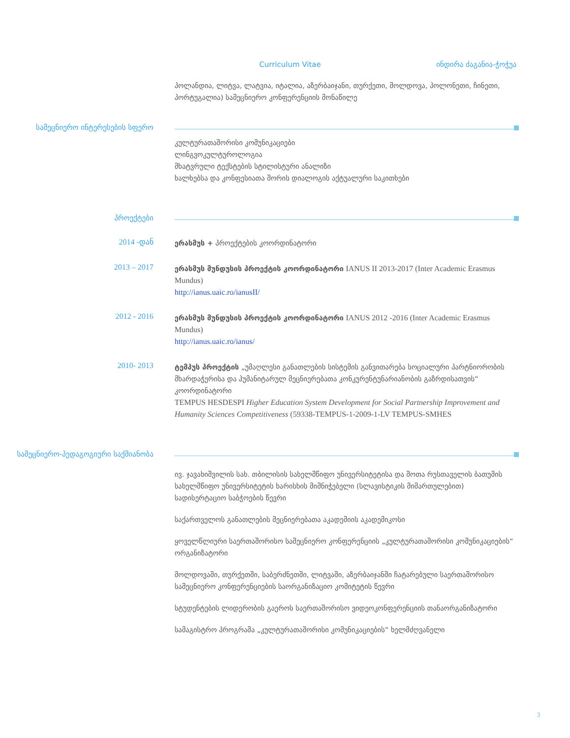Curriculum Vitae ინდირა ძაგანია-ჭოჭუა
პოლანდია, ლიტვა, ლატვია, იტალია, აზერბაიჯანი, თურქეთი, მოლდოვა, პოლონეთი, ჩინეთი, პორტუგალია) სამეცნიერო კონფერენციის მონაწილე
სამეცნიერო ინტერესების სფერო
კულტურათაშორისი კომუნიკაციები
ლინგვოკულტუროლოგია
მხატვრული ტექსტების სტილისტური ანალიზი
ხალხებსა და კონფესიათა შორის დიალოგის აქტუალური საკითხები
პროექტები
2014 -დან
ერასმუს + პროექტების კოორდინატორი
2013 – 2017
ერასმუს მუნდუსის პროექტის კოორდინატორი IANUS II 2013-2017 (Inter Academic Erasmus Mundus)
http://ianus.uaic.ro/ianusII/
2012 - 2016
ერასმუს მუნდუსის პროექტის კოორდინატორი IANUS 2012 -2016 (Inter Academic Erasmus Mundus)
http://ianus.uaic.ro/ianus/
2010- 2013
ტემპუს პროექტის „უმაღლესი განათლების სისტემის განვითარება სოციალური პარტნიორობის მხარდაჭერისა და ჰუმანიტარულ მეცნიერებათა კონკურენტუნარიანობის გაზრდისათვის“ კოორდინატორი
TEMPUS HESDESPI Higher Education System Development for Social Partnership Improvement and Humanity Sciences Competitiveness (59338-TEMPUS-1-2009-1-LV TEMPUS-SMHES
სამეცნიერო-პედაგოგიური საქმიანობა
ივ. ჯავახიშვილის სახ. თბილისის სახელმწიფო უნივერსიტეტისა და შოთა რუსთაველის ბათუმის სახელმწიფო უნივერსიტეტის ხარისხის მიმნიჭებელი (სლავისტიკის მიმართულებით) სადისერტაციო საბჭოების წევრი
საქართველოს განათლების მეცნიერებათა აკადემიის აკადემიკოსი
ყოველწლიური საერთაშორისო სამეცნიერო კონფერენციის „კულტურათაშორისი კომუნიკაციების“ ორგანიზატორი
მოლდოვაში, თურქეთში, საბერძნეთში, ლიტვაში, აზერბაიჯანში ჩატარებული საერთაშორისო სამეცნიერო კონფერენციების საორგანიზაციო კომიტეტის წევრი
სტუდენტების ლიდერობის გაეროს საერთაშორისო ვიდეოკონფერენციის თანაორგანიზატორი
სამაგისტრო პროგრამა „კულტურათაშორისი კომუნიკაციების“ ხელმძღვანელი
3